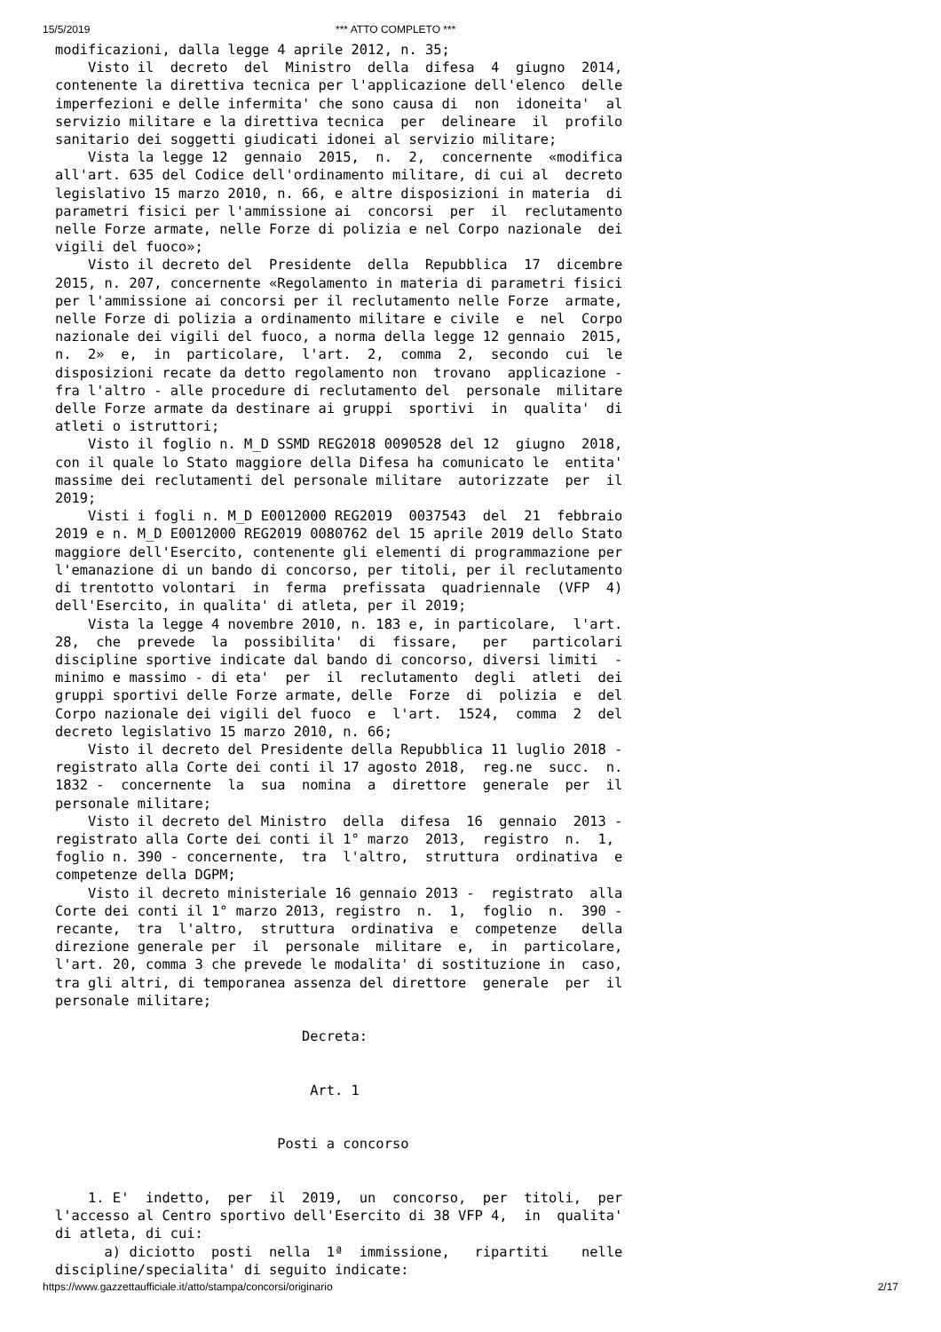15/5/2019 *** ATTO COMPLETO ***
modificazioni, dalla legge 4 aprile 2012, n. 35;
    Visto il  decreto  del  Ministro  della  difesa  4  giugno  2014,
contenente la direttiva tecnica per l'applicazione dell'elenco  delle
imperfezioni e delle infermita' che sono causa di  non  idoneita'  al
servizio militare e la direttiva tecnica  per  delineare  il  profilo
sanitario dei soggetti giudicati idonei al servizio militare;
    Vista la legge 12  gennaio  2015,  n.  2,  concernente  «modifica
all'art. 635 del Codice dell'ordinamento militare, di cui al  decreto
legislativo 15 marzo 2010, n. 66, e altre disposizioni in materia  di
parametri fisici per l'ammissione ai  concorsi  per  il  reclutamento
nelle Forze armate, nelle Forze di polizia e nel Corpo nazionale  dei
vigili del fuoco»;
    Visto il decreto del  Presidente  della  Repubblica  17  dicembre
2015, n. 207, concernente «Regolamento in materia di parametri fisici
per l'ammissione ai concorsi per il reclutamento nelle Forze  armate,
nelle Forze di polizia a ordinamento militare e civile  e  nel  Corpo
nazionale dei vigili del fuoco, a norma della legge 12 gennaio  2015,
n.  2»  e,  in  particolare,  l'art.  2,  comma  2,  secondo  cui  le
disposizioni recate da detto regolamento non  trovano  applicazione -
fra l'altro - alle procedure di reclutamento del  personale  militare
delle Forze armate da destinare ai gruppi  sportivi  in  qualita'  di
atleti o istruttori;
    Visto il foglio n. M_D SSMD REG2018 0090528 del 12  giugno  2018,
con il quale lo Stato maggiore della Difesa ha comunicato le  entita'
massime dei reclutamenti del personale militare  autorizzate  per  il
2019;
    Visti i fogli n. M_D E0012000 REG2019  0037543  del  21  febbraio
2019 e n. M_D E0012000 REG2019 0080762 del 15 aprile 2019 dello Stato
maggiore dell'Esercito, contenente gli elementi di programmazione per
l'emanazione di un bando di concorso, per titoli, per il reclutamento
di trentotto volontari  in  ferma  prefissata  quadriennale  (VFP  4)
dell'Esercito, in qualita' di atleta, per il 2019;
    Vista la legge 4 novembre 2010, n. 183 e, in particolare,  l'art.
28,  che  prevede  la  possibilita'  di  fissare,   per   particolari
discipline sportive indicate dal bando di concorso, diversi limiti  -
minimo e massimo - di eta'  per  il  reclutamento  degli  atleti  dei
gruppi sportivi delle Forze armate, delle  Forze  di  polizia  e  del
Corpo nazionale dei vigili del fuoco  e  l'art.  1524,  comma  2  del
decreto legislativo 15 marzo 2010, n. 66;
    Visto il decreto del Presidente della Repubblica 11 luglio 2018 -
registrato alla Corte dei conti il 17 agosto 2018,  reg.ne  succ.  n.
1832 -  concernente  la  sua  nomina  a  direttore  generale  per  il
personale militare;
    Visto il decreto del Ministro  della  difesa  16  gennaio  2013 -
registrato alla Corte dei conti il 1° marzo  2013,  registro  n.  1,
foglio n. 390 - concernente,  tra  l'altro,  struttura  ordinativa  e
competenze della DGPM;
    Visto il decreto ministeriale 16 gennaio 2013 -  registrato  alla
Corte dei conti il 1° marzo 2013, registro  n.  1,  foglio  n.  390 -
recante,  tra  l'altro,  struttura  ordinativa  e  competenze   della
direzione generale per  il  personale  militare  e,  in  particolare,
l'art. 20, comma 3 che prevede le modalita' di sostituzione in  caso,
tra gli altri, di temporanea assenza del direttore  generale  per  il
personale militare;

                              Decreta:


                               Art. 1


                           Posti a concorso


    1. E'  indetto,  per  il  2019,  un  concorso,  per  titoli,  per
l'accesso al Centro sportivo dell'Esercito di 38 VFP 4,  in  qualita'
di atleta, di cui:
      a) diciotto  posti  nella  1ª  immissione,   ripartiti    nelle
discipline/specialita' di seguito indicate:
https://www.gazzettaufficiale.it/atto/stampa/concorsi/originario 2/17